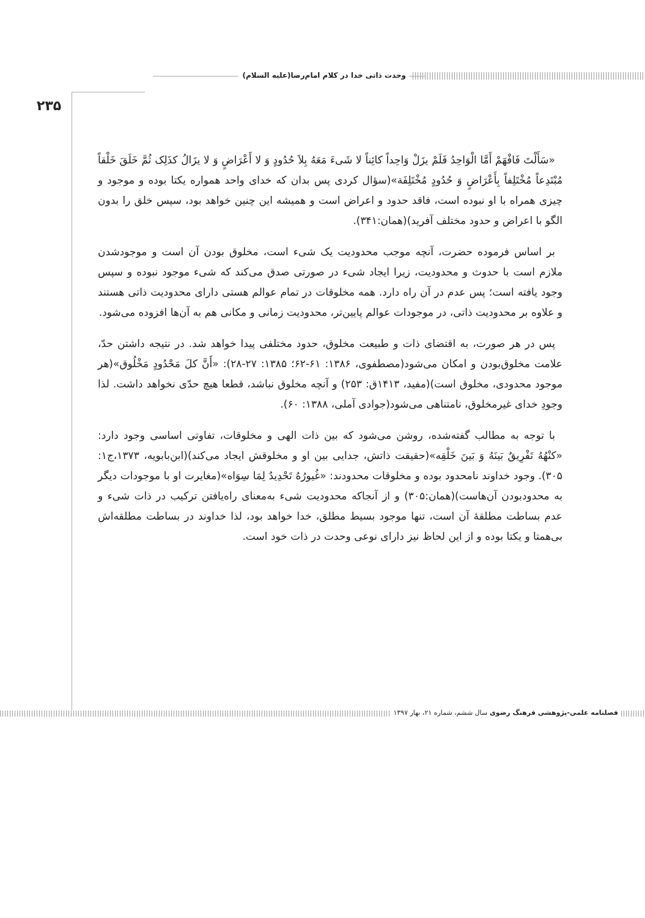وحدت ذاتی خدا در کلام امام‌رضا(علیه السلام)
۲۳۵
«سَأَلْتَ فَافْهَمْ أَمَّا الْوَاحِدُ فَلَمْ یزَلْ وَاحِداً کائِناً لا شَیءَ مَعَهُ بِلاَ حُدُودٍ وَ لا أَعْرَاضٍ وَ لا یزَالُ کذَلِک ثُمَّ خَلَقَ خَلْقاً مُبْتَدِعاً مُخْتَلِفاً بِأَعْرَاضٍ وَ حُدُودٍ مُخْتَلِفَة»(سؤال کردی پس بدان که خدای واحد همواره یکتا بوده و موجود و چیزی همراه با او نبوده است، فاقد حدود و اعراض است و همیشه این چنین خواهد بود، سپس خلق را بدون الگو با اعراض و حدود مختلف آفرید)(همان:۳۴۱).
بر اساس فرموده حضرت، آنچه موجب محدودیت یک شیء است، مخلوق بودن آن است و موجودشدن ملازم است با حدوث و محدودیت، زیرا ایجاد شیء در صورتی صدق می‌کند که شیء موجود نبوده و سپس وجود یافته است؛ پس عدم در آن راه دارد. همه مخلوقات در تمام عوالم هستی دارای محدودیت ذاتی هستند و علاوه بر محدودیت ذاتی، در موجودات عوالم پایین‌تر، محدودیت زمانی و مکانی هم به آن‌ها افزوده می‌شود.
پس در هر صورت، به اقتضای ذات و طبیعت مخلوق، حدود مختلفی پیدا خواهد شد. در نتیجه داشتن حدّ، علامت مخلوق‌بودن و امکان می‌شود(مصطفوی، ۱۳۸۶: ۶۱-۶۲؛ ۱۳۸۵: ۲۷-۲۸): «أَنَّ کلَ مَحْدُودٍ مَخْلُوق»(هر موجود محدودی، مخلوق است)(مفید، ۱۴۱۳ق: ۲۵۳) و آنچه مخلوق نباشد، قطعا هیچ حدّی نخواهد داشت. لذا وجودِ خدای غیرمخلوق، نامتناهی می‌شود(جوادی آملی، ۱۳۸۸: ۶۰).
با توجه به مطالب گفته‌شده، روشن می‌شود که بین ذات الهی و مخلوقات، تفاوتی اساسی وجود دارد: «کنْهُهُ تَفْرِیقٌ بَینَهُ وَ بَینَ خَلْقِه»(حقیقت ذاتش، جدایی بین او و مخلوقش ایجاد می‌کند)(ابن‌بابویه، ۱۳۷۳،ج۱: ۳۰۵). وجود خداوند نامحدود بوده و مخلوقات محدودند: «غُیورُهُ تَحْدِیدٌ لِمَا سِوَاه»(مغایرت او با موجودات دیگر به محدودبودن آن‌هاست)(همان:۳۰۵) و از آنجاکه محدودیت شیء به‌معنای راه‌یافتن ترکیب در ذات شیء و عدم بساطت مطلقهٔ آن است، تنها موجود بسیط مطلق، خدا خواهد بود، لذا خداوند در بساطت مطلقه‌اش بی‌همتا و یکتا بوده و از این لحاظ نیز دارای نوعی وحدت در ذات خود است.
فصلنامه علمی-پژوهشی فرهنگ رضوی سال ششم، شماره ۲۱، بهار ۱۳۹۷